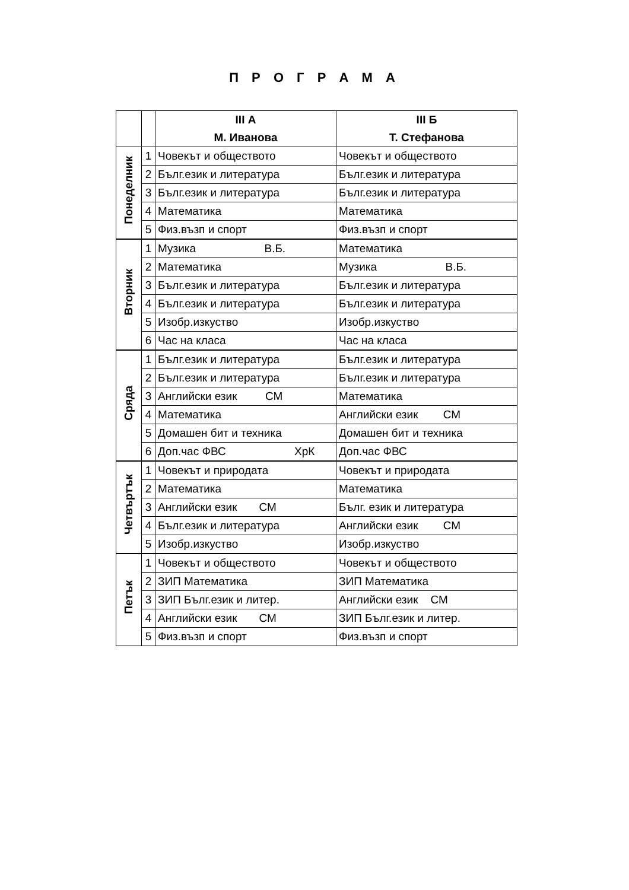П Р О Г Р А М А
| | | III А М. Иванова | III Б Т. Стефанова |
| --- | --- | --- | --- |
| Понеделник | 1 | Човекът и обществото | Човекът и обществото |
| | 2 | Бълг.език и литература | Бълг.език и литература |
| | 3 | Бълг.език и литература | Бълг.език и литература |
| | 4 | Математика | Математика |
| | 5 | Физ.възп и спорт | Физ.възп и спорт |
| Вторник | 1 | Музика В.Б. | Математика |
| | 2 | Математика | Музика В.Б. |
| | 3 | Бълг.език и литература | Бълг.език и литература |
| | 4 | Бълг.език и литература | Бълг.език и литература |
| | 5 | Изобр.изкуство | Изобр.изкуство |
| | 6 | Час на класа | Час на класа |
| Сряда | 1 | Бълг.език и литература | Бълг.език и литература |
| | 2 | Бълг.език и литература | Бълг.език и литература |
| | 3 | Английски език СМ | Математика |
| | 4 | Математика | Английски език СМ |
| | 5 | Домашен бит и техника | Домашен бит и техника |
| | 6 | Доп.час ФВС ХрК | Доп.час ФВС |
| Четвъртък | 1 | Човекът и природата | Човекът и природата |
| | 2 | Математика | Математика |
| | 3 | Английски език СМ | Бълг. език и литература |
| | 4 | Бълг.език и литература | Английски език СМ |
| | 5 | Изобр.изкуство | Изобр.изкуство |
| Петък | 1 | Човекът и обществото | Човекът и обществото |
| | 2 | ЗИП Математика | ЗИП Математика |
| | 3 | ЗИП Бълг.език и литер. | Английски език СМ |
| | 4 | Английски език СМ | ЗИП Бълг.език и литер. |
| | 5 | Физ.възп и спорт | Физ.възп и спорт |